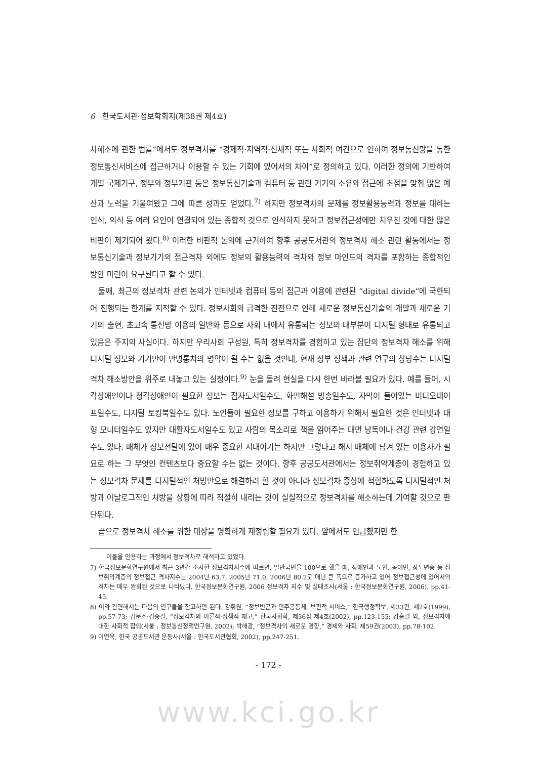6 한국도서관·정보학회지(제38권 제4호)
차해소에 관한 법률”에서도 정보격차를 “경제적·지역적·신체적 또는 사회적 여건으로 인하여 정보통신망을 통한 정보통신서비스에 접근하거나 이용할 수 있는 기회에 있어서의 차이”로 정의하고 있다. 이러한 정의에 기반하여 개별 국제기구, 정부와 정부기관 등은 정보통신기술과 컴퓨터 등 관련 기기의 소유와 접근에 초점을 맞춰 많은 예산과 노력을 기울여왔고 그에 따른 성과도 얻었다.<sup>7)</sup> 하지만 정보격차의 문제를 정보활용능력과 정보를 대하는 인식, 의식 등 여러 요인이 연결되어 있는 종합적 것으로 인식하지 못하고 정보접근성에만 치우친 것에 대한 많은 비판이 제기되어 왔다.<sup>8)</sup> 이러한 비판적 논의에 근거하여 향후 공공도서관의 정보격차 해소 관련 활동에서는 정보통신기술과 정보기기의 접근격차 외에도 정보의 활용능력의 격차와 정보 마인드의 격차를 포함하는 종합적인 방안 마련이 요구된다고 할 수 있다.
둘째, 최근의 정보격차 관련 논의가 인터넷과 컴퓨터 등의 접근과 이용에 관련된 “digital divide”에 국한되어 진행되는 한계를 지적할 수 있다. 정보사회의 급격한 진전으로 인해 새로운 정보통신기술의 개발과 새로운 기기의 출현, 초고속 통신망 이용의 일반화 등으로 사회 내에서 유통되는 정보의 대부분이 디지털 형태로 유통되고 있음은 주지의 사실이다. 하지만 우리사회 구성원, 특히 정보격차를 경험하고 있는 집단의 정보격차 해소를 위해 디지털 정보와 기기만이 만병통치의 명약이 될 수는 없을 것인데, 현재 정부 정책과 관련 연구의 상당수는 디지털 격차 해소방안을 위주로 내놓고 있는 실정이다.<sup>9)</sup> 눈을 돌려 현실을 다시 한번 바라볼 필요가 있다. 예를 들어, 시각장애인이나 청각장애인이 필요한 정보는 점자도서일수도, 화면해설 방송일수도, 자막이 들어있는 비디오테이프일수도, 디지털 토킹북일수도 있다. 노인들이 필요한 정보를 구하고 이용하기 위해서 필요한 것은 인터넷과 대형 모니터일수도 있지만 대활자도서일수도 있고 사람의 목소리로 책을 읽어주는 대면 낭독이나 건강 관련 강연일수도 있다. 매체가 정보전달에 있어 매우 중요한 시대이기는 하지만 그렇다고 해서 매체에 담겨 있는 이용자가 필요로 하는 그 무엇인 컨텐츠보다 중요할 수는 없는 것이다. 향후 공공도서관에서는 정보취약계층이 경험하고 있는 정보격차 문제를 디지털적인 처방만으로 해결하려 할 것이 아니라 정보격차 증상에 적합하도록 디지털적인 처방과 아날로그적인 처방을 상황에 따라 적절히 내리는 것이 실질적으로 정보격차를 해소하는데 기여할 것으로 판단된다.
끝으로 정보격차 해소를 위한 대상을 명확하게 재정립할 필요가 있다. 앞에서도 언급했지만 한
이들을 인용하는 과정에서 정보격차로 해석하고 있었다.
7) 한국정보문화연구원에서 최근 3년간 조사한 정보격차지수에 따르면, 일반국민을 100으로 했을 때, 장애인과 노인, 농어민, 장노년층 등 정보취약계층의 정보접근 격차지수는 2004년 63.7, 2005년 71.0, 2006년 80.2로 매년 큰 폭으로 증가하고 있어 정보접근성에 있어서의 격차는 매우 완화된 것으로 나타났다. 한국정보문화연구원, 2006 정보격차 지수 및 실태조사(서울 : 한국정보문화연구원, 2006). pp.41-45.
8) 이와 관련해서는 다음의 연구들을 참고하면 된다. 강휘원, “정보빈곤과 민주공동체, 보편적 서비스,” 한국행정학보, 제33권, 제2호(1999), pp.57-73; 김문조·김종길, “정보격차의 이론적·정책적 재고,” 한국사회학, 제36집 제4호(2002), pp.123-155; 강홍렬 외, 정보격차에 대한 사회적 합의(서울 : 정보통신정책연구원, 2002); 박해광, “정보격차의 새로운 경향,” 경제와 사회, 제59권(2003), pp.78-102.
9) 이연옥, 한국 공공도서관 운동사(서울 : 한국도서관협회, 2002), pp.247-251.
- 172 -
www.kci.go.kr